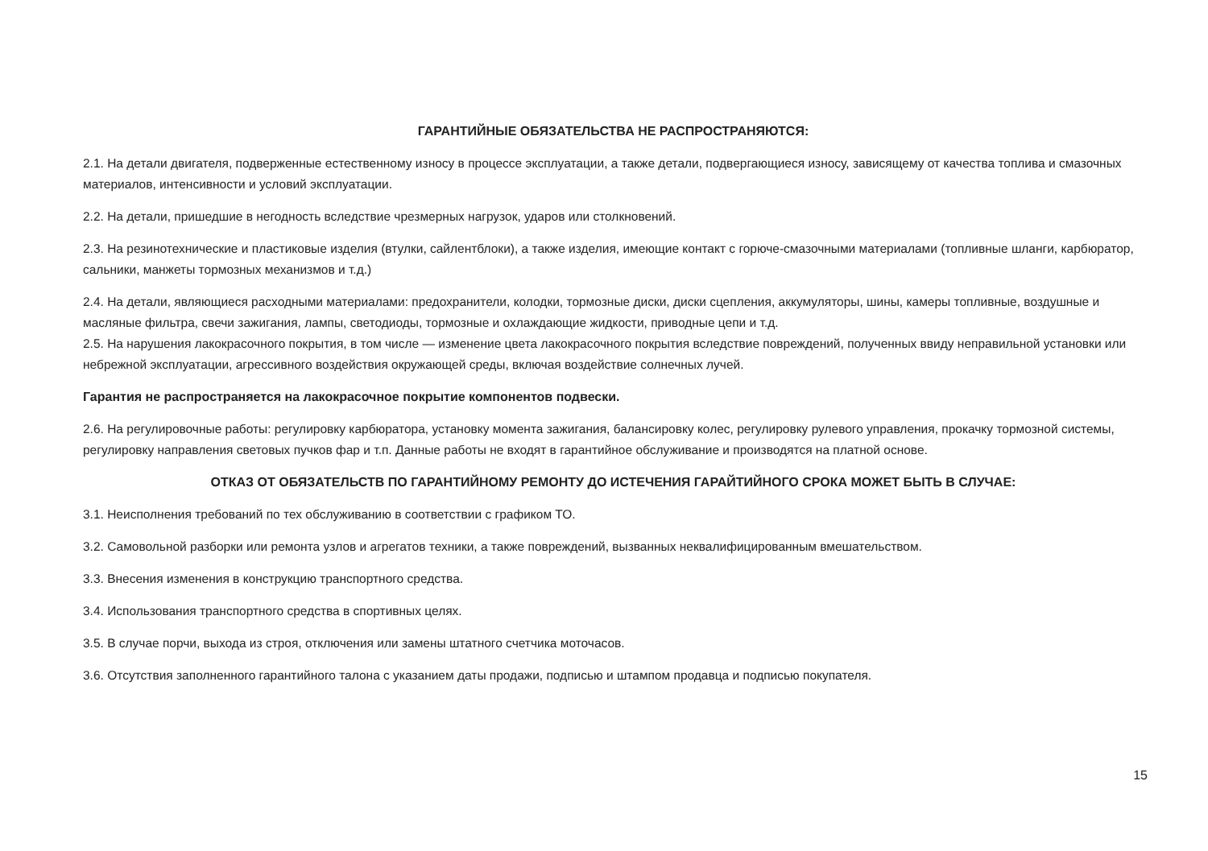ГАРАНТИЙНЫЕ ОБЯЗАТЕЛЬСТВА НЕ РАСПРОСТРАНЯЮТСЯ:
2.1. На детали двигателя, подверженные естественному износу в процессе эксплуатации, а также детали, подвергающиеся износу, зависящему от качества топлива и смазочных материалов, интенсивности и условий эксплуатации.
2.2. На детали, пришедшие в негодность вследствие чрезмерных нагрузок, ударов или столкновений.
2.3. На резинотехнические и пластиковые изделия (втулки, сайлентблоки), а также изделия, имеющие контакт с горюче-смазочными материалами (топливные шланги, карбюратор, сальники, манжеты тормозных механизмов и т.д.)
2.4. На детали, являющиеся расходными материалами: предохранители, колодки, тормозные диски, диски сцепления, аккумуляторы, шины, камеры топливные, воздушные и масляные фильтра, свечи зажигания, лампы, светодиоды, тормозные и охлаждающие жидкости, приводные цепи и т.д.
2.5. На нарушения лакокрасочного покрытия, в том числе — изменение цвета лакокрасочного покрытия вследствие повреждений, полученных ввиду неправильной установки или небрежной эксплуатации, агрессивного воздействия окружающей среды, включая воздействие солнечных лучей.
Гарантия не распространяется на лакокрасочное покрытие компонентов подвески.
2.6. На регулировочные работы: регулировку карбюратора, установку момента зажигания, балансировку колес, регулировку рулевого управления, прокачку тормозной системы, регулировку направления световых пучков фар и т.п. Данные работы не входят в гарантийное обслуживание и производятся на платной основе.
ОТКАЗ ОТ ОБЯЗАТЕЛЬСТВ ПО ГАРАНТИЙНОМУ РЕМОНТУ ДО ИСТЕЧЕНИЯ ГАРАЙТИЙНОГО СРОКА МОЖЕТ БЫТЬ В СЛУЧАЕ:
3.1. Неисполнения требований по тех обслуживанию в соответствии с графиком ТО.
3.2. Самовольной разборки или ремонта узлов и агрегатов техники, а также повреждений, вызванных неквалифицированным вмешательством.
3.3. Внесения изменения в конструкцию транспортного средства.
3.4. Использования транспортного средства в спортивных целях.
3.5. В случае порчи, выхода из строя, отключения или замены штатного счетчика моточасов.
3.6. Отсутствия заполненного гарантийного талона с указанием даты продажи, подписью и штампом продавца и подписью покупателя.
15